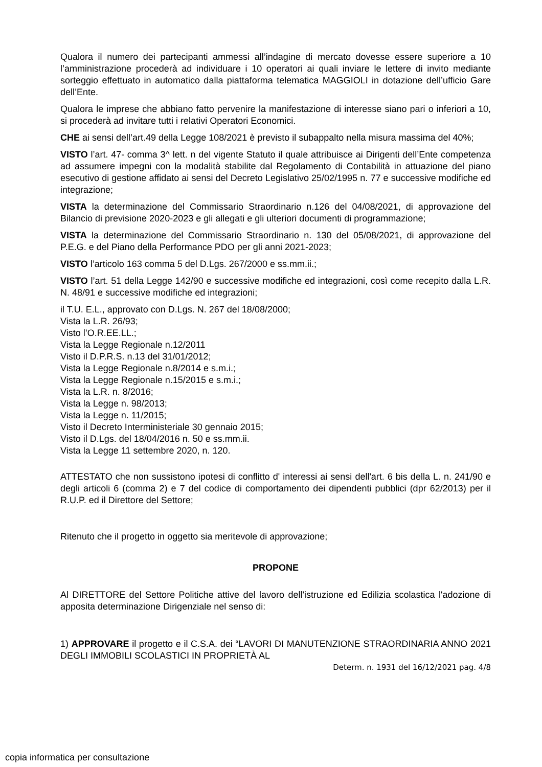Qualora il numero dei partecipanti ammessi all’indagine di mercato dovesse essere superiore a 10 l’amministrazione procederà ad individuare i 10 operatori ai quali inviare le lettere di invito mediante sorteggio effettuato in automatico dalla piattaforma telematica MAGGIOLI in dotazione dell’ufficio Gare dell’Ente.
Qualora le imprese che abbiano fatto pervenire la manifestazione di interesse siano pari o inferiori a 10, si procederà ad invitare tutti i relativi Operatori Economici.
CHE ai sensi dell’art.49 della Legge 108/2021 è previsto il subappalto nella misura massima del 40%;
VISTO l’art. 47- comma 3^ lett. n del vigente Statuto il quale attribuisce ai Dirigenti dell’Ente competenza ad assumere impegni con la modalità stabilite dal Regolamento di Contabilità in attuazione del piano esecutivo di gestione affidato ai sensi del Decreto Legislativo 25/02/1995 n. 77 e successive modifiche ed integrazione;
VISTA la determinazione del Commissario Straordinario n.126 del 04/08/2021, di approvazione del Bilancio di previsione 2020-2023 e gli allegati e gli ulteriori documenti di programmazione;
VISTA la determinazione del Commissario Straordinario n. 130 del 05/08/2021, di approvazione del P.E.G. e del Piano della Performance PDO per gli anni 2021-2023;
VISTO l’articolo 163 comma 5 del D.Lgs. 267/2000 e ss.mm.ii.;
VISTO l’art. 51 della Legge 142/90 e successive modifiche ed integrazioni, così come recepito dalla L.R. N. 48/91 e successive modifiche ed integrazioni;
il T.U. E.L., approvato con D.Lgs. N. 267 del 18/08/2000;
Vista la L.R. 26/93;
Visto l’O.R.EE.LL.;
Vista la Legge Regionale n.12/2011
Visto il D.P.R.S. n.13 del 31/01/2012;
Vista la Legge Regionale n.8/2014 e s.m.i.;
Vista la Legge Regionale n.15/2015 e s.m.i.;
Vista la L.R. n. 8/2016;
Vista la Legge n. 98/2013;
Vista la Legge n. 11/2015;
Visto il Decreto Interministeriale 30 gennaio 2015;
Visto il D.Lgs. del 18/04/2016 n. 50 e ss.mm.ii.
Vista la Legge 11 settembre 2020, n. 120.
ATTESTATO che non sussistono ipotesi di conflitto d' interessi ai sensi dell'art. 6 bis della L. n. 241/90 e degli articoli 6 (comma 2) e 7 del codice di comportamento dei dipendenti pubblici (dpr 62/2013) per il R.U.P. ed il Direttore del Settore;
Ritenuto che il progetto in oggetto sia meritevole di approvazione;
PROPONE
Al DIRETTORE del Settore Politiche attive del lavoro dell'istruzione ed Edilizia scolastica l'adozione di apposita determinazione Dirigenziale nel senso di:
1) APPROVARE il progetto e il C.S.A. dei “LAVORI DI MANUTENZIONE STRAORDINARIA ANNO 2021 DEGLI IMMOBILI SCOLASTICI IN PROPRIETÀ AL
Determ. n. 1931 del 16/12/2021 pag. 4/8
copia informatica per consultazione